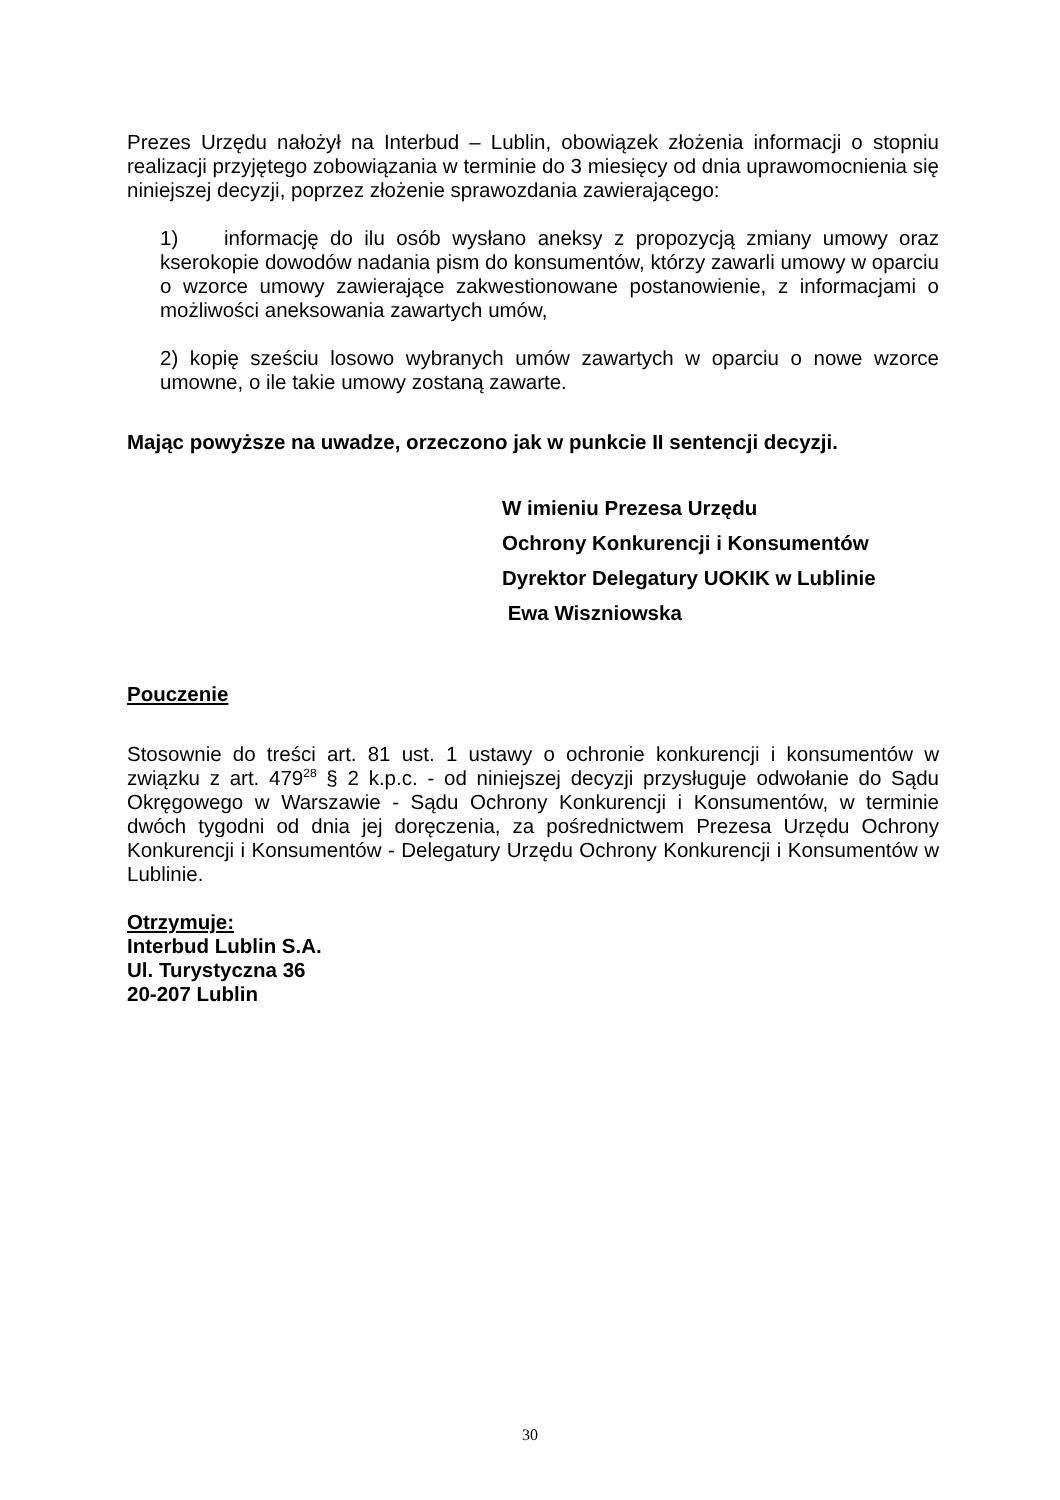Prezes Urzędu nałożył na Interbud – Lublin, obowiązek złożenia informacji o stopniu realizacji przyjętego zobowiązania w terminie do 3 miesięcy od dnia uprawomocnienia się niniejszej decyzji, poprzez złożenie sprawozdania zawierającego:
1) informację do ilu osób wysłano aneksy z propozycją zmiany umowy oraz kserokopie dowodów nadania pism do konsumentów, którzy zawarli umowy w oparciu o wzorce umowy zawierające zakwestionowane postanowienie, z informacjami o możliwości aneksowania zawartych umów,
2) kopię sześciu losowo wybranych umów zawartych w oparciu o nowe wzorce umowne, o ile takie umowy zostaną zawarte.
Mając powyższe na uwadze, orzeczono jak w punkcie II sentencji decyzji.
W imieniu Prezesa Urzędu
Ochrony Konkurencji i Konsumentów
Dyrektor Delegatury UOKIK w Lublinie
Ewa Wiszniowska
Pouczenie
Stosownie do treści art. 81 ust. 1 ustawy o ochronie konkurencji i konsumentów w związku z art. 479<sup>28</sup> § 2 k.p.c. - od niniejszej decyzji przysługuje odwołanie do Sądu Okręgowego w Warszawie - Sądu Ochrony Konkurencji i Konsumentów, w terminie dwóch tygodni od dnia jej doręczenia, za pośrednictwem Prezesa Urzędu Ochrony Konkurencji i Konsumentów - Delegatury Urzędu Ochrony Konkurencji i Konsumentów w Lublinie.
Otrzymuje:
Interbud Lublin S.A.
Ul. Turystyczna 36
20-207 Lublin
30